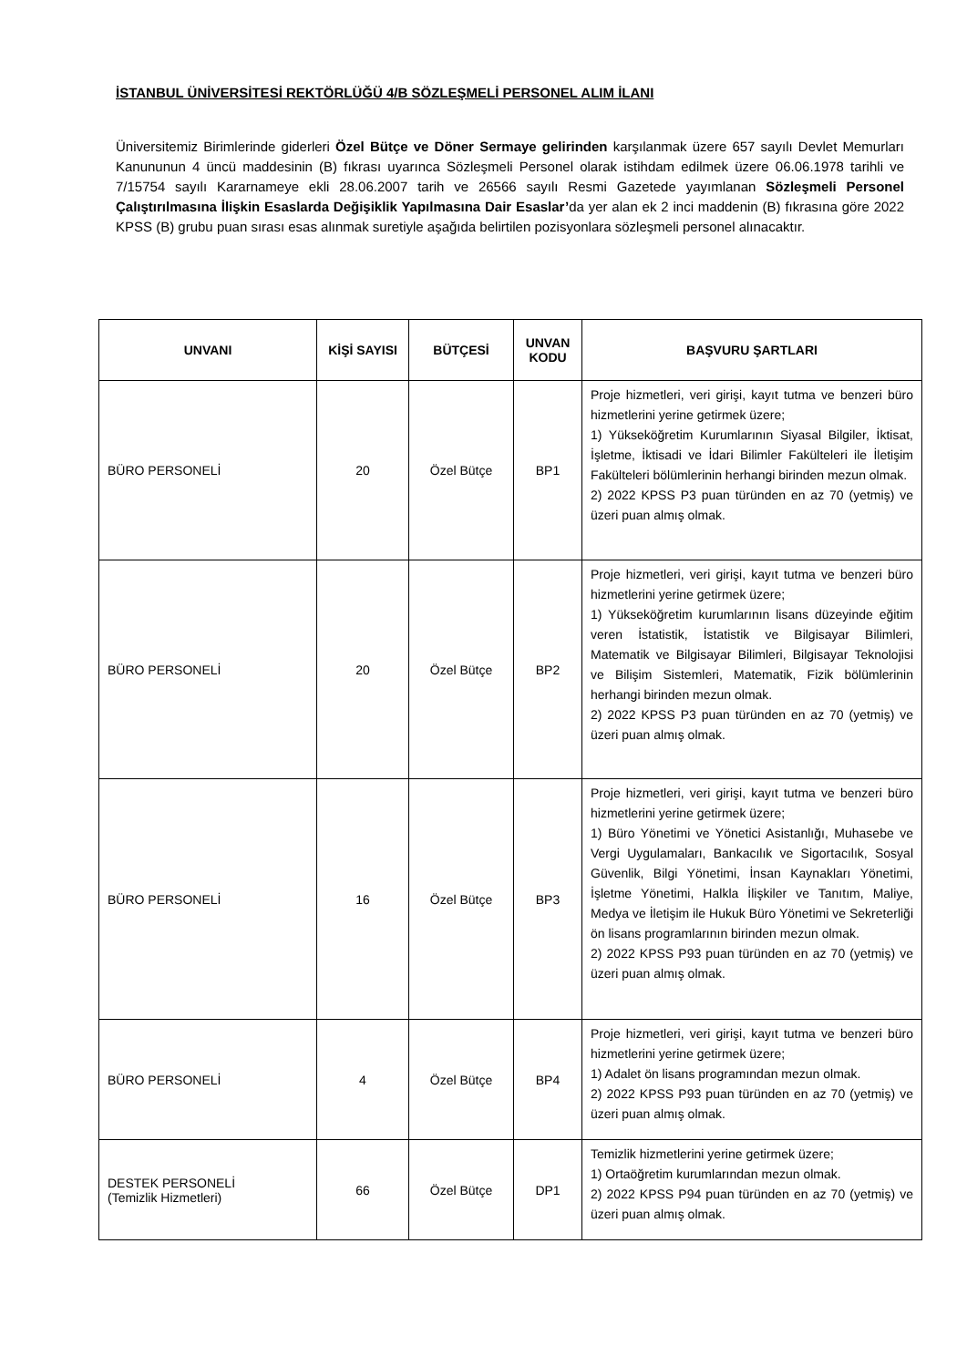İSTANBUL ÜNİVERSİTESİ REKTÖRLÜĞÜ 4/B SÖZLEŞMELİ PERSONEL ALIM İLANI
Üniversitemiz Birimlerinde giderleri Özel Bütçe ve Döner Sermaye gelirinden karşılanmak üzere 657 sayılı Devlet Memurları Kanununun 4 üncü maddesinin (B) fıkrası uyarınca Sözleşmeli Personel olarak istihdam edilmek üzere 06.06.1978 tarihli ve 7/15754 sayılı Kararnameye ekli 28.06.2007 tarih ve 26566 sayılı Resmi Gazetede yayımlanan Sözleşmeli Personel Çalıştırılmasına İlişkin Esaslarda Değişiklik Yapılmasına Dair Esaslar’da yer alan ek 2 inci maddenin (B) fıkrasına göre 2022 KPSS (B) grubu puan sırası esas alınmak suretiyle aşağıda belirtilen pozisyonlara sözleşmeli personel alınacaktır.
| UNVANI | KİŞİ SAYISI | BÜTÇESİ | UNVAN KODU | BAŞVURU ŞARTLARI |
| --- | --- | --- | --- | --- |
| BÜRO PERSONELİ | 20 | Özel Bütçe | BP1 | Proje hizmetleri, veri girişi, kayıt tutma ve benzeri büro hizmetlerini yerine getirmek üzere; 1) Yükseköğretim Kurumlarının Siyasal Bilgiler, İktisat, İşletme, İktisadi ve İdari Bilimler Fakülteleri ile İletişim Fakülteleri bölümlerinin herhangi birinden mezun olmak. 2) 2022 KPSS P3 puan türünden en az 70 (yetmiş) ve üzeri puan almış olmak. |
| BÜRO PERSONELİ | 20 | Özel Bütçe | BP2 | Proje hizmetleri, veri girişi, kayıt tutma ve benzeri büro hizmetlerini yerine getirmek üzere; 1) Yükseköğretim kurumlarının lisans düzeyinde eğitim veren İstatistik, İstatistik ve Bilgisayar Bilimleri, Matematik ve Bilgisayar Bilimleri, Bilgisayar Teknolojisi ve Bilişim Sistemleri, Matematik, Fizik bölümlerinin herhangi birinden mezun olmak. 2) 2022 KPSS P3 puan türünden en az 70 (yetmiş) ve üzeri puan almış olmak. |
| BÜRO PERSONELİ | 16 | Özel Bütçe | BP3 | Proje hizmetleri, veri girişi, kayıt tutma ve benzeri büro hizmetlerini yerine getirmek üzere; 1) Büro Yönetimi ve Yönetici Asistanlığı, Muhasebe ve Vergi Uygulamaları, Bankacılık ve Sigortacılık, Sosyal Güvenlik, Bilgi Yönetimi, İnsan Kaynakları Yönetimi, İşletme Yönetimi, Halkla İlişkiler ve Tanıtım, Maliye, Medya ve İletişim ile Hukuk Büro Yönetimi ve Sekreterliği ön lisans programlarının birinden mezun olmak. 2) 2022 KPSS P93 puan türünden en az 70 (yetmiş) ve üzeri puan almış olmak. |
| BÜRO PERSONELİ | 4 | Özel Bütçe | BP4 | Proje hizmetleri, veri girişi, kayıt tutma ve benzeri büro hizmetlerini yerine getirmek üzere; 1) Adalet ön lisans programından mezun olmak. 2) 2022 KPSS P93 puan türünden en az 70 (yetmiş) ve üzeri puan almış olmak. |
| DESTEK PERSONELİ (Temizlik Hizmetleri) | 66 | Özel Bütçe | DP1 | Temizlik hizmetlerini yerine getirmek üzere; 1) Ortaöğretim kurumlarından mezun olmak. 2) 2022 KPSS P94 puan türünden en az 70 (yetmiş) ve üzeri puan almış olmak. |